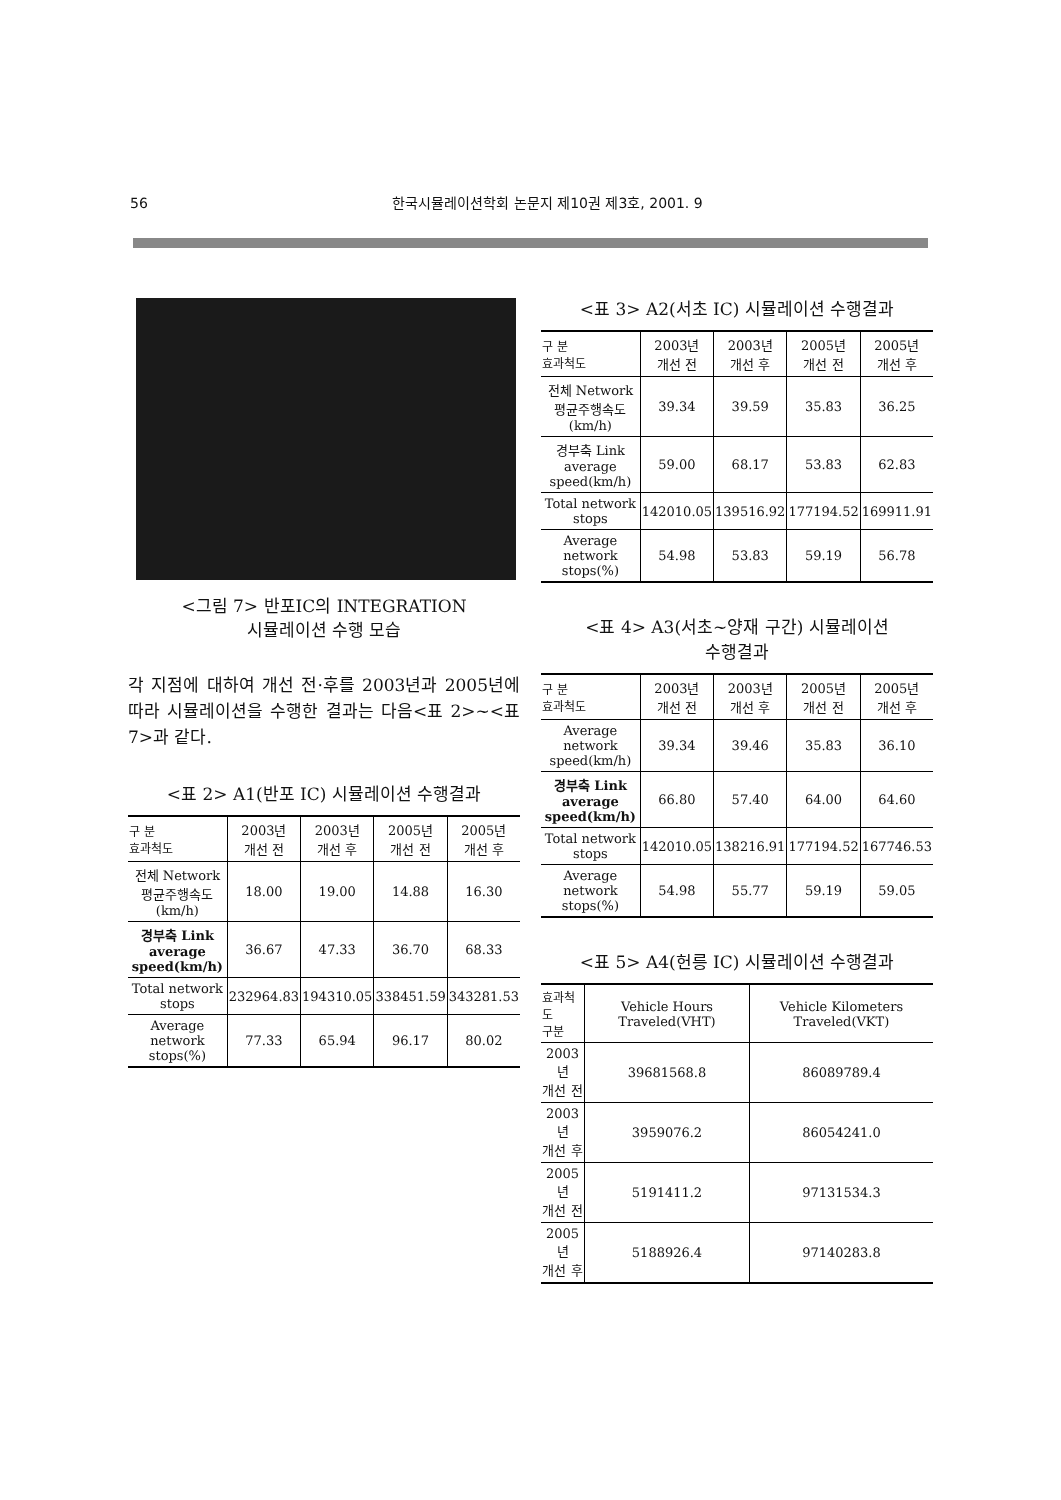56 한국시뮬레이션학회 논문지 제10권 제3호, 2001. 9
<그림 7> 반포IC의 INTEGRATION
시뮬레이션 수행 모습
각 지점에 대하여 개선 전·후를 2003년과 2005년에 따라 시뮬레이션을 수행한 결과는 다음<표 2>~<표 7>과 같다.
<표 2> A1(반포 IC) 시뮬레이션 수행결과
| 구 분 효과척도 | 2003년 개선 전 | 2003년 개선 후 | 2005년 개선 전 | 2005년 개선 후 |
| --- | --- | --- | --- | --- |
| 전체 Network 평균주행속도 (km/h) | 18.00 | 19.00 | 14.88 | 16.30 |
| 경부축 Link average speed(km/h) | 36.67 | 47.33 | 36.70 | 68.33 |
| Total network stops | 232964.83 | 194310.05 | 338451.59 | 343281.53 |
| Average network stops(%) | 77.33 | 65.94 | 96.17 | 80.02 |
<표 3> A2(서초 IC) 시뮬레이션 수행결과
| 구 분 효과척도 | 2003년 개선 전 | 2003년 개선 후 | 2005년 개선 전 | 2005년 개선 후 |
| --- | --- | --- | --- | --- |
| 전체 Network 평균주행속도 (km/h) | 39.34 | 39.59 | 35.83 | 36.25 |
| 경부축 Link average speed(km/h) | 59.00 | 68.17 | 53.83 | 62.83 |
| Total network stops | 142010.05 | 139516.92 | 177194.52 | 169911.91 |
| Average network stops(%) | 54.98 | 53.83 | 59.19 | 56.78 |
<표 4> A3(서초~양재 구간) 시뮬레이션
수행결과
| 구 분 효과척도 | 2003년 개선 전 | 2003년 개선 후 | 2005년 개선 전 | 2005년 개선 후 |
| --- | --- | --- | --- | --- |
| Average network speed(km/h) | 39.34 | 39.46 | 35.83 | 36.10 |
| 경부축 Link average speed(km/h) | 66.80 | 57.40 | 64.00 | 64.60 |
| Total network stops | 142010.05 | 138216.91 | 177194.52 | 167746.53 |
| Average network stops(%) | 54.98 | 55.77 | 59.19 | 59.05 |
<표 5> A4(헌릉 IC) 시뮬레이션 수행결과
| 효과척도 구분 | Vehicle Hours Traveled(VHT) | Vehicle Kilometers Traveled(VKT) |
| --- | --- | --- |
| 2003년 개선 전 | 39681568.8 | 86089789.4 |
| 2003년 개선 후 | 3959076.2 | 86054241.0 |
| 2005년 개선 전 | 5191411.2 | 97131534.3 |
| 2005년 개선 후 | 5188926.4 | 97140283.8 |